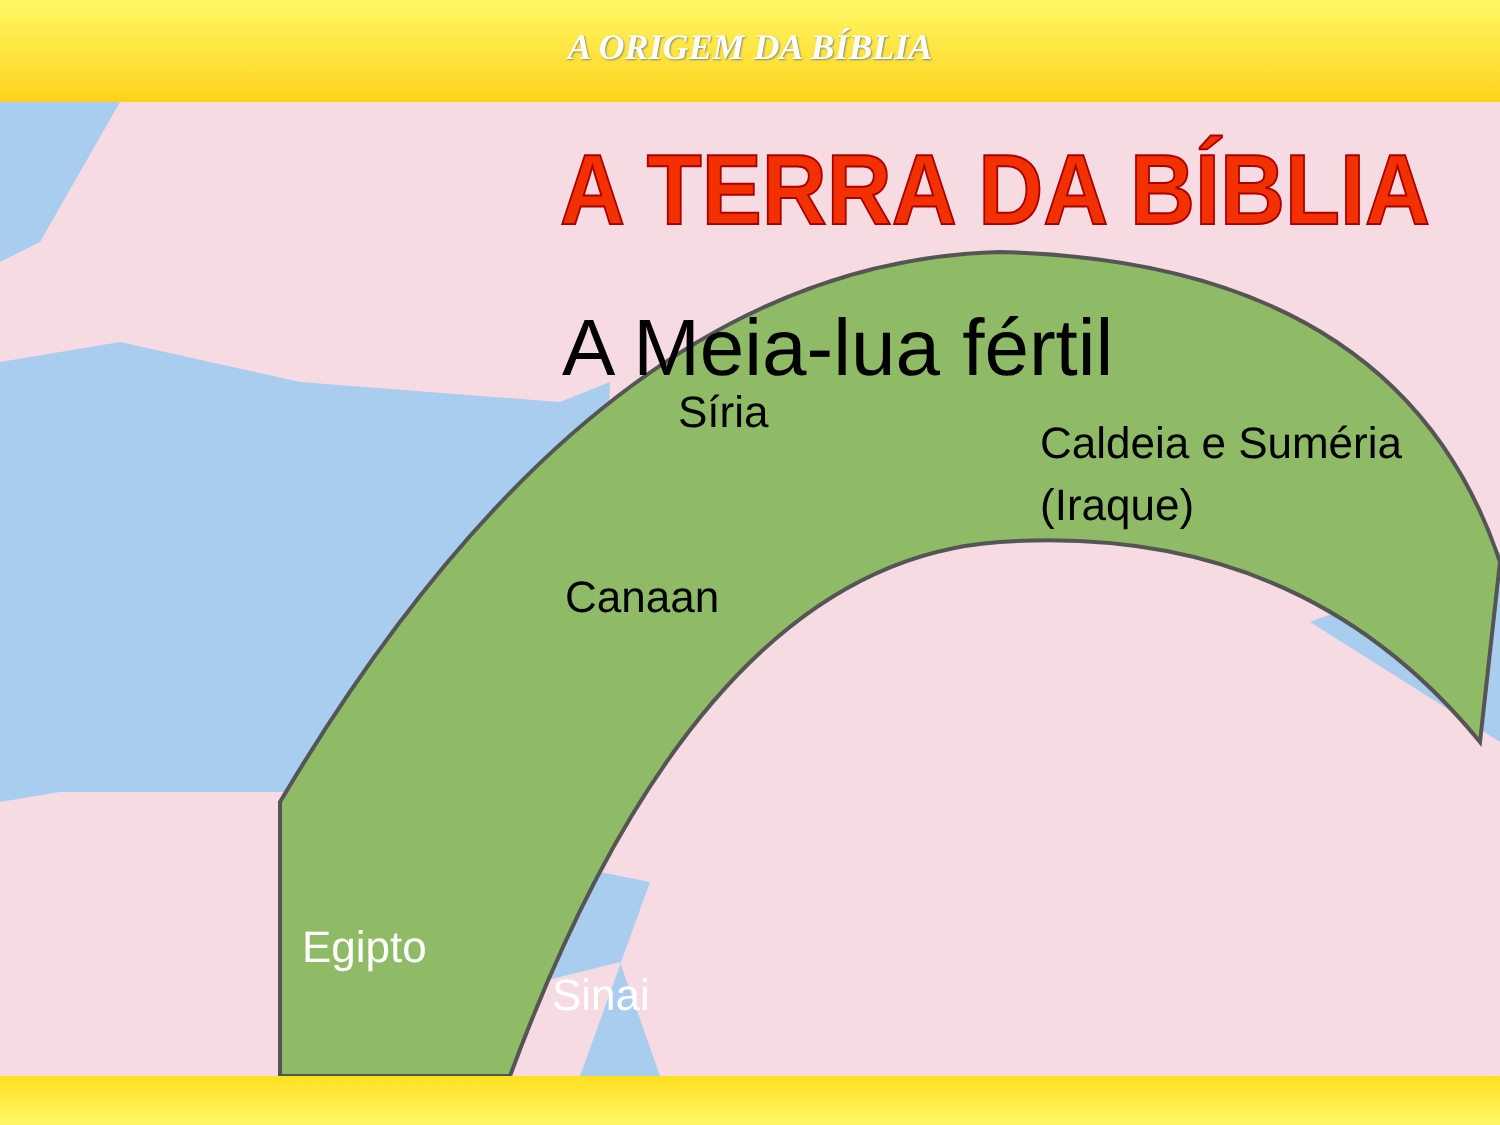A ORIGEM DA BÍBLIA
A TERRA DA BÍBLIA
A Meia-lua fértil
Síria
Caldeia e Suméria
(Iraque)
Canaan
Egipto
Sinai